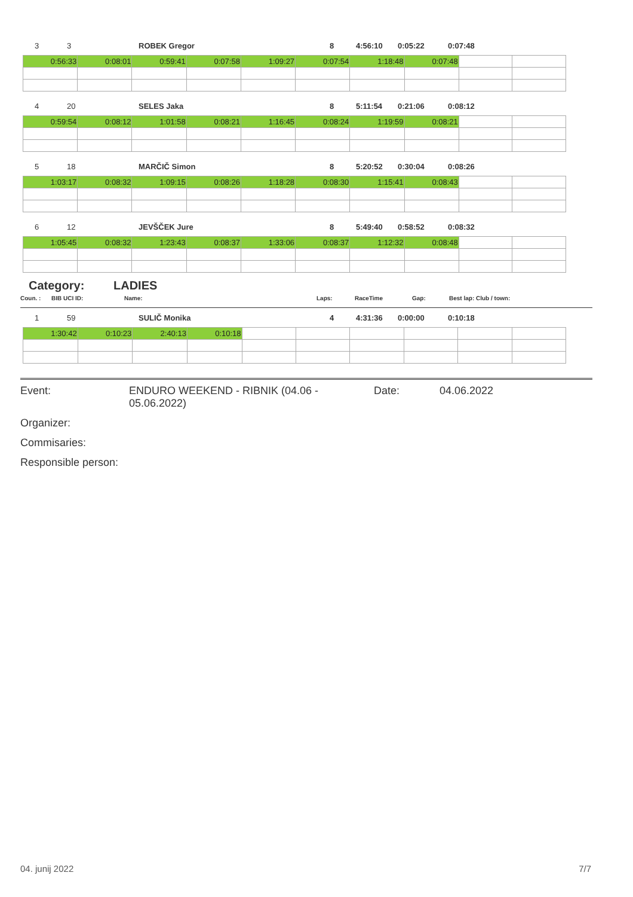3 3 ROBEK Gregor 8 4:56:10 0:05:22 0:07:48
| 0:56:33 | 0:08:01 | 0:59:41 | 0:07:58 | 1:09:27 | 0:07:54 | 1:18:48 | 0:07:48 | | |
4 20 SELES Jaka 8 5:11:54 0:21:06 0:08:12
| 0:59:54 | 0:08:12 | 1:01:58 | 0:08:21 | 1:16:45 | 0:08:24 | 1:19:59 | 0:08:21 | | |
5 18 MARČIČ Simon 8 5:20:52 0:30:04 0:08:26
| 1:03:17 | 0:08:32 | 1:09:15 | 0:08:26 | 1:18:28 | 0:08:30 | 1:15:41 | 0:08:43 | | |
6 12 JEVŠČEK Jure 8 5:49:40 0:58:52 0:08:32
| 1:05:45 | 0:08:32 | 1:23:43 | 0:08:37 | 1:33:06 | 0:08:37 | 1:12:32 | 0:08:48 | | |
Category: LADIES
Coun. : BIB UCI ID: Name: Laps: RaceTime Gap: Best lap: Club / town:
1 59 SULIČ Monika 4 4:31:36 0:00:00 0:10:18
| 1:30:42 | 0:10:23 | 2:40:13 | 0:10:18 | | | | | | |
Event: ENDURO WEEKEND - RIBNIK (04.06 - 05.06.2022) Date: 04.06.2022
Organizer:
Commisaries:
Responsible person:
04. junij 2022 7/7